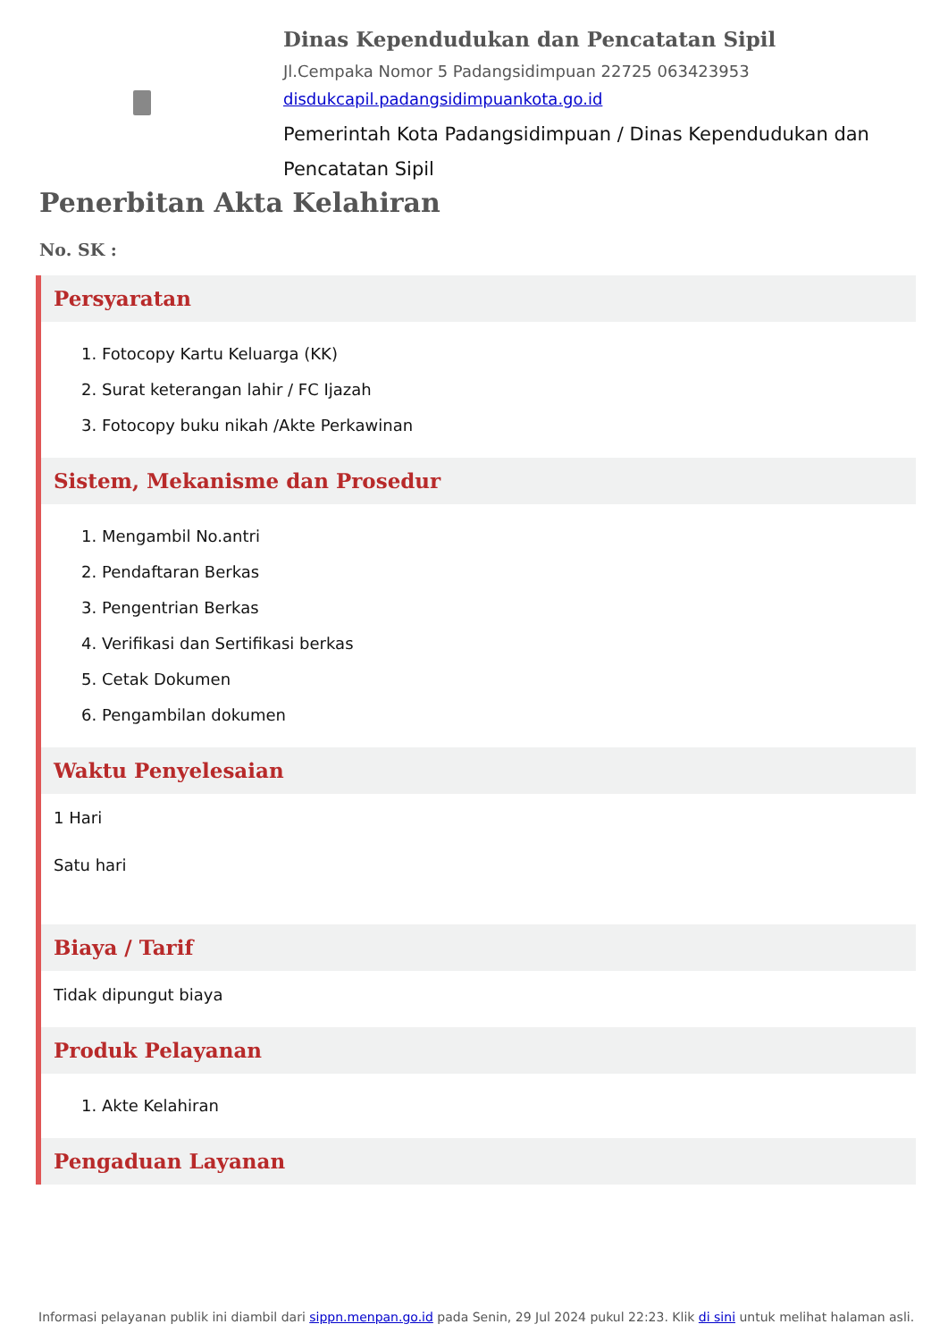Dinas Kependudukan dan Pencatatan Sipil
Jl.Cempaka Nomor 5 Padangsidimpuan 22725 063423953
disdukcapil.padangsidimpuankota.go.id
Pemerintah Kota Padangsidimpuan / Dinas Kependudukan dan Pencatatan Sipil
Penerbitan Akta Kelahiran
No. SK :
Persyaratan
1. Fotocopy Kartu Keluarga (KK)
2. Surat keterangan lahir / FC Ijazah
3. Fotocopy buku nikah /Akte Perkawinan
Sistem, Mekanisme dan Prosedur
1. Mengambil No.antri
2. Pendaftaran Berkas
3. Pengentrian Berkas
4. Verifikasi dan Sertifikasi berkas
5. Cetak Dokumen
6. Pengambilan dokumen
Waktu Penyelesaian
1 Hari
Satu hari
Biaya / Tarif
Tidak dipungut biaya
Produk Pelayanan
1. Akte Kelahiran
Pengaduan Layanan
Informasi pelayanan publik ini diambil dari sippn.menpan.go.id pada Senin, 29 Jul 2024 pukul 22:23. Klik di sini untuk melihat halaman asli.